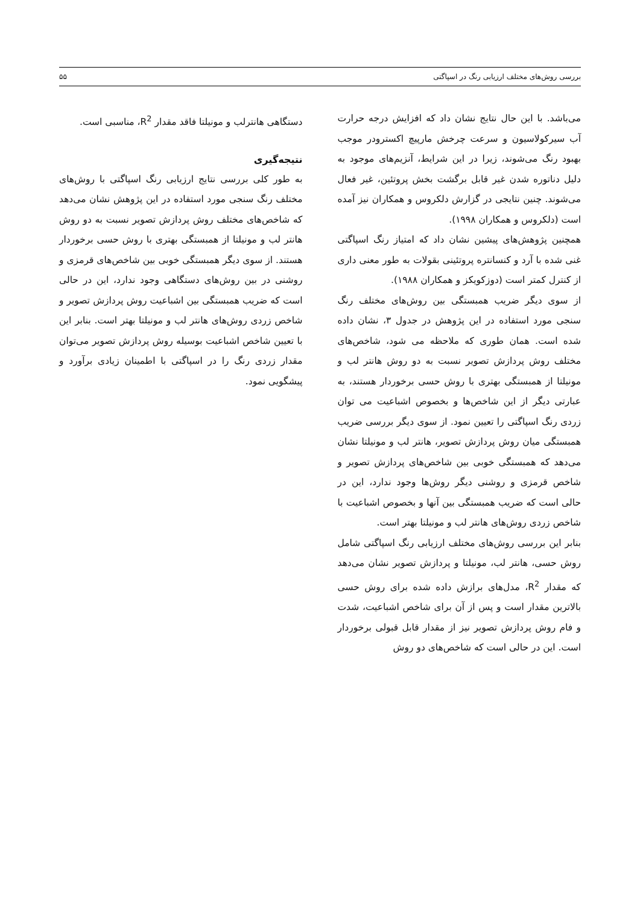بررسی روش‌های مختلف ارزیابی رنگ در اسپاگتی ۵۵
می‌باشد. با این حال نتایج نشان داد که افزایش درجه حرارت آب سیرکولاسیون و سرعت چرخش مارپیچ اکسترودر موجب بهبود رنگ می‌شوند، زیرا در این شرایط، آنزیم‌های موجود به دلیل دناتوره شدن غیر قابل برگشت بخش پروتئین، غیر فعال می‌شوند. چنین نتایجی در گزارش دلکروس و همکاران نیز آمده است (دلکروس و همکاران ۱۹۹۸).
همچنین پژوهش‌های پیشین نشان داد که امتیاز رنگ اسپاگتی غنی شده با آرد و کنسانتره پروتئینی بقولات به طور معنی داری از کنترل کمتر است (دوزکویکز و همکاران ۱۹۸۸).
از سوی دیگر ضریب همبستگی بین روش‌های مختلف رنگ سنجی مورد استفاده در این پژوهش در جدول ۳، نشان داده شده است. همان طوری که ملاحظه می شود، شاخص‌های مختلف روش پردازش تصویر نسبت به دو روش هانتر لب و مونیلتا از همبستگی بهتری با روش حسی برخوردار هستند، به عبارتی دیگر از این شاخص‌ها و بخصوص اشباعیت می توان زردی رنگ اسپاگتی را تعیین نمود. از سوی دیگر بررسی ضریب همبستگی میان روش پردازش تصویر، هانتر لب و مونیلتا نشان می‌دهد که همبستگی خوبی بین شاخص‌های پردازش تصویر و شاخص قرمزی و روشنی دیگر روش‌ها وجود ندارد، این در حالی است که ضریب همبستگی بین آنها و بخصوص اشباعیت با شاخص زردی روش‌های هانتر لب و مونیلتا بهتر است.
بنابر این بررسی روش‌های مختلف ارزیابی رنگ اسپاگتی شامل روش حسی، هانتر لب، مونیلتا و پردازش تصویر نشان می‌دهد که مقدار R<sup>2</sup>، مدل‌های برازش داده شده برای روش حسی بالاترین مقدار است و پس از آن برای شاخص اشباعیت، شدت و فام روش پردازش تصویر نیز از مقدار قابل قبولی برخوردار است. این در حالی است که شاخص‌های دو روش
دستگاهی هانترلب و مونیلتا فاقد مقدار R<sup>2</sup>، مناسبی است.
نتیجه‌گیری
به طور کلی بررسی نتایج ارزیابی رنگ اسپاگتی با روش‌های مختلف رنگ سنجی مورد استفاده در این پژوهش نشان می‌دهد که شاخص‌های مختلف روش پردازش تصویر نسبت به دو روش هانتر لب و مونیلتا از همبستگی بهتری با روش حسی برخوردار هستند. از سوی دیگر همبستگی خوبی بین شاخص‌های قرمزی و روشنی در بین روش‌های دستگاهی وجود ندارد، این در حالی است که ضریب همبستگی بین اشباعیت روش پردازش تصویر و شاخص زردی روش‌های هانتر لب و مونیلتا بهتر است. بنابر این با تعیین شاخص اشباعیت بوسیله روش پردازش تصویر می‌توان مقدار زردی رنگ را در اسپاگتی با اطمینان زیادی برآورد و پیشگویی نمود.